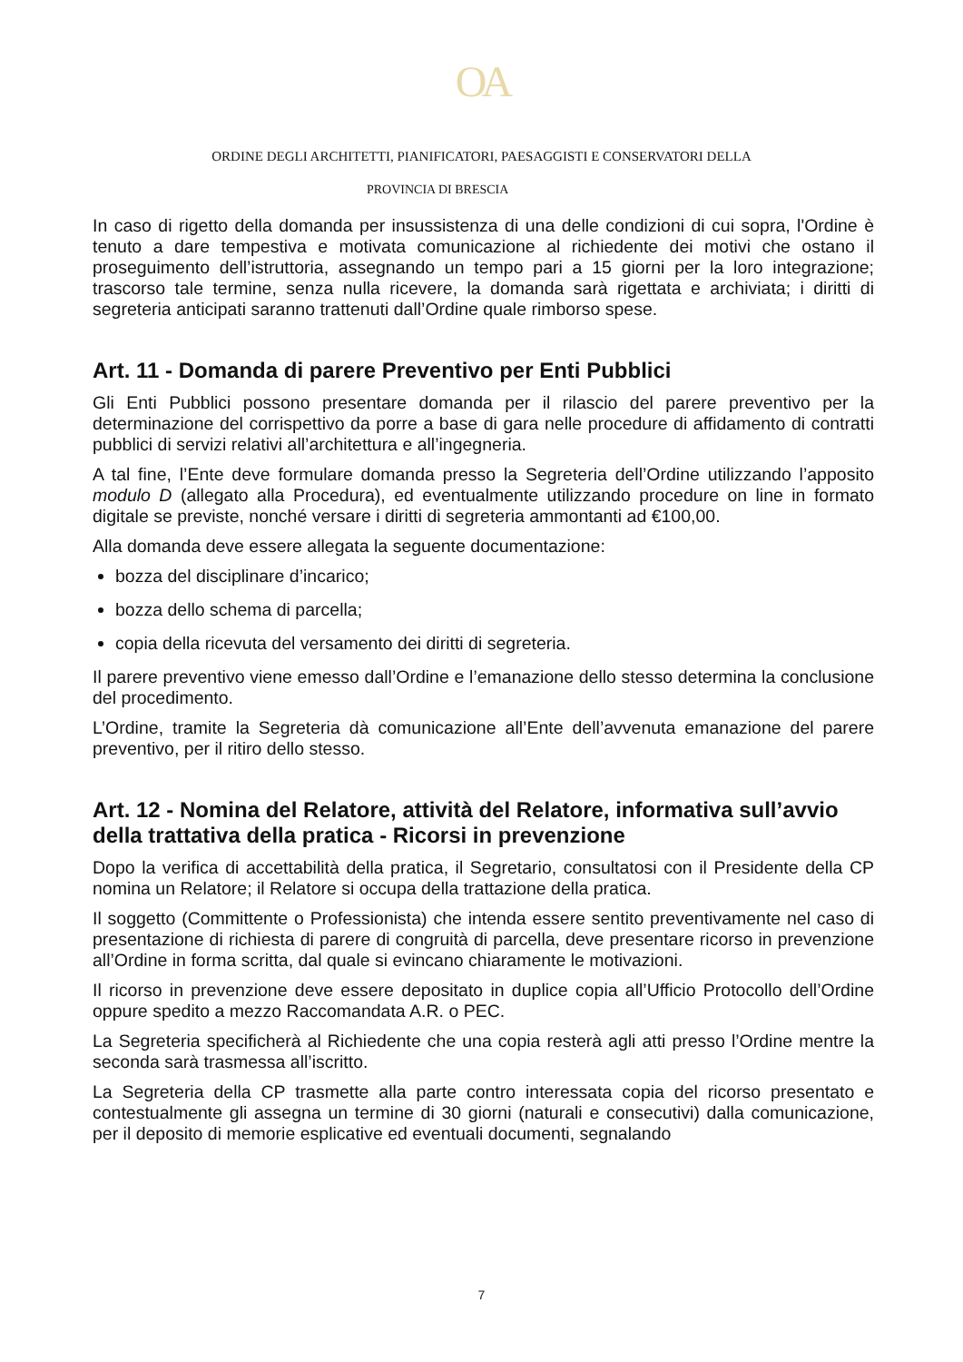OA
ORDINE DEGLI ARCHITETTI, PIANIFICATORI, PAESAGGISTI E CONSERVATORI DELLA
PROVINCIA DI BRESCIA
In caso di rigetto della domanda per insussistenza di una delle condizioni di cui sopra, l'Ordine è tenuto a dare tempestiva e motivata comunicazione al richiedente dei motivi che ostano il proseguimento dell’istruttoria, assegnando un tempo pari a 15 giorni per la loro integrazione; trascorso tale termine, senza nulla ricevere, la domanda sarà rigettata e archiviata; i diritti di segreteria anticipati saranno trattenuti dall’Ordine quale rimborso spese.
Art. 11 - Domanda di parere Preventivo per Enti Pubblici
Gli Enti Pubblici possono presentare domanda per il rilascio del parere preventivo per la determinazione del corrispettivo da porre a base di gara nelle procedure di affidamento di contratti pubblici di servizi relativi all’architettura e all’ingegneria.
A tal fine, l’Ente deve formulare domanda presso la Segreteria dell’Ordine utilizzando l’apposito modulo D (allegato alla Procedura), ed eventualmente utilizzando procedure on line in formato digitale se previste, nonché versare i diritti di segreteria ammontanti ad €100,00.
Alla domanda deve essere allegata la seguente documentazione:
bozza del disciplinare d’incarico;
bozza dello schema di parcella;
copia della ricevuta del versamento dei diritti di segreteria.
Il parere preventivo viene emesso dall’Ordine e l’emanazione dello stesso determina la conclusione del procedimento.
L’Ordine, tramite la Segreteria dà comunicazione all’Ente dell’avvenuta emanazione del parere preventivo, per il ritiro dello stesso.
Art. 12 - Nomina del Relatore, attività del Relatore, informativa sull’avvio della trattativa della pratica - Ricorsi in prevenzione
Dopo la verifica di accettabilità della pratica, il Segretario, consultatosi con il Presidente della CP nomina un Relatore; il Relatore si occupa della trattazione della pratica.
Il soggetto (Committente o Professionista) che intenda essere sentito preventivamente nel caso di presentazione di richiesta di parere di congruità di parcella, deve presentare ricorso in prevenzione all’Ordine in forma scritta, dal quale si evincano chiaramente le motivazioni.
Il ricorso in prevenzione deve essere depositato in duplice copia all’Ufficio Protocollo dell’Ordine oppure spedito a mezzo Raccomandata A.R. o PEC.
La Segreteria specificherà al Richiedente che una copia resterà agli atti presso l’Ordine mentre la seconda sarà trasmessa all’iscritto.
La Segreteria della CP trasmette alla parte contro interessata copia del ricorso presentato e contestualmente gli assegna un termine di 30 giorni (naturali e consecutivi) dalla comunicazione, per il deposito di memorie esplicative ed eventuali documenti, segnalando
7